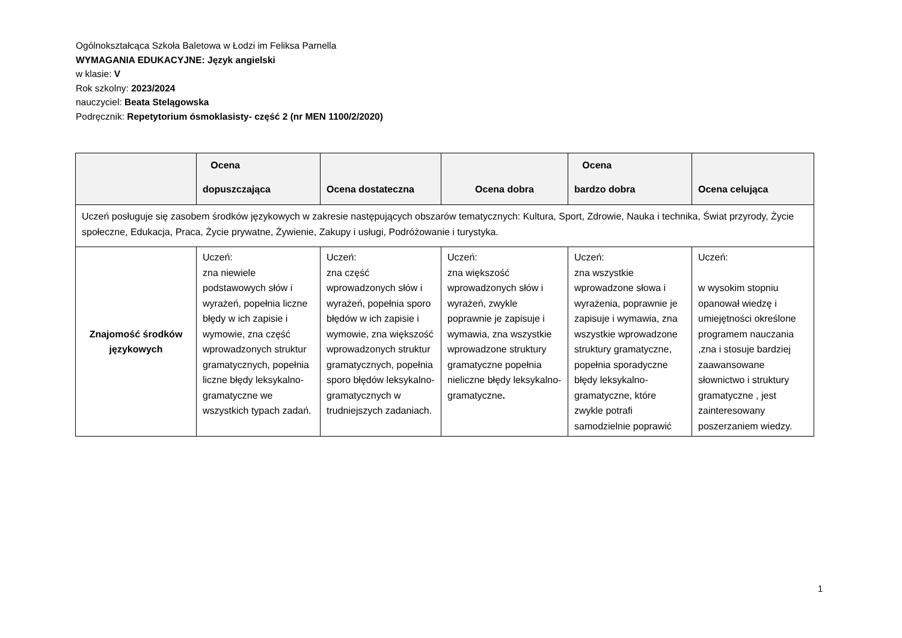Ogólnokształcąca Szkoła Baletowa w Łodzi im Feliksa Parnella
WYMAGANIA EDUKACYJNE: Język angielski
w klasie: V
Rok szkolny: 2023/2024
nauczyciel: Beata Stelągowska
Podręcznik: Repetytorium ósmoklasisty- część 2 (nr MEN 1100/2/2020)
| | Ocena dopuszczająca | Ocena dostateczna | Ocena dobra | Ocena bardzo dobra | Ocena celująca |
| --- | --- | --- | --- | --- | --- |
| Uczeń posługuje się zasobem środków językowych w zakresie następujących obszarów tematycznych: Kultura, Sport, Zdrowie, Nauka i technika, Świat przyrody, Życie społeczne, Edukacja, Praca, Życie prywatne, Żywienie, Zakupy i usługi, Podróżowanie i turystyka. | | | | | |
| Znajomość środków językowych | Uczeń: zna niewiele podstawowych słów i wyrażeń, popełnia liczne błędy w ich zapisie i wymowie, zna część wprowadzonych struktur gramatycznych, popełnia liczne błędy leksykalno-gramatyczne we wszystkich typach zadań. | Uczeń: zna część wprowadzonych słów i wyrażeń, popełnia sporo błędów w ich zapisie i wymowie, zna większość wprowadzonych struktur gramatycznych, popełnia sporo błędów leksykalno-gramatycznych w trudniejszych zadaniach. | Uczeń: zna większość wprowadzonych słów i wyrażeń, zwykle poprawnie je zapisuje i wymawia, zna wszystkie wprowadzone struktury gramatyczne popełnia nieliczne błędy leksykalno-gramatyczne . | Uczeń: zna wszystkie wprowadzone słowa i wyrażenia, poprawnie je zapisuje i wymawia, zna wszystkie wprowadzone struktury gramatyczne, popełnia sporadyczne błędy leksykalno-gramatyczne, które zwykle potrafi samodzielnie poprawić | Uczeń: w wysokim stopniu opanował wiedzę i umiejętności określone programem nauczania ,zna i stosuje bardziej zaawansowane słownictwo i struktury gramatyczne , jest zainteresowany poszerzaniem wiedzy. |
1